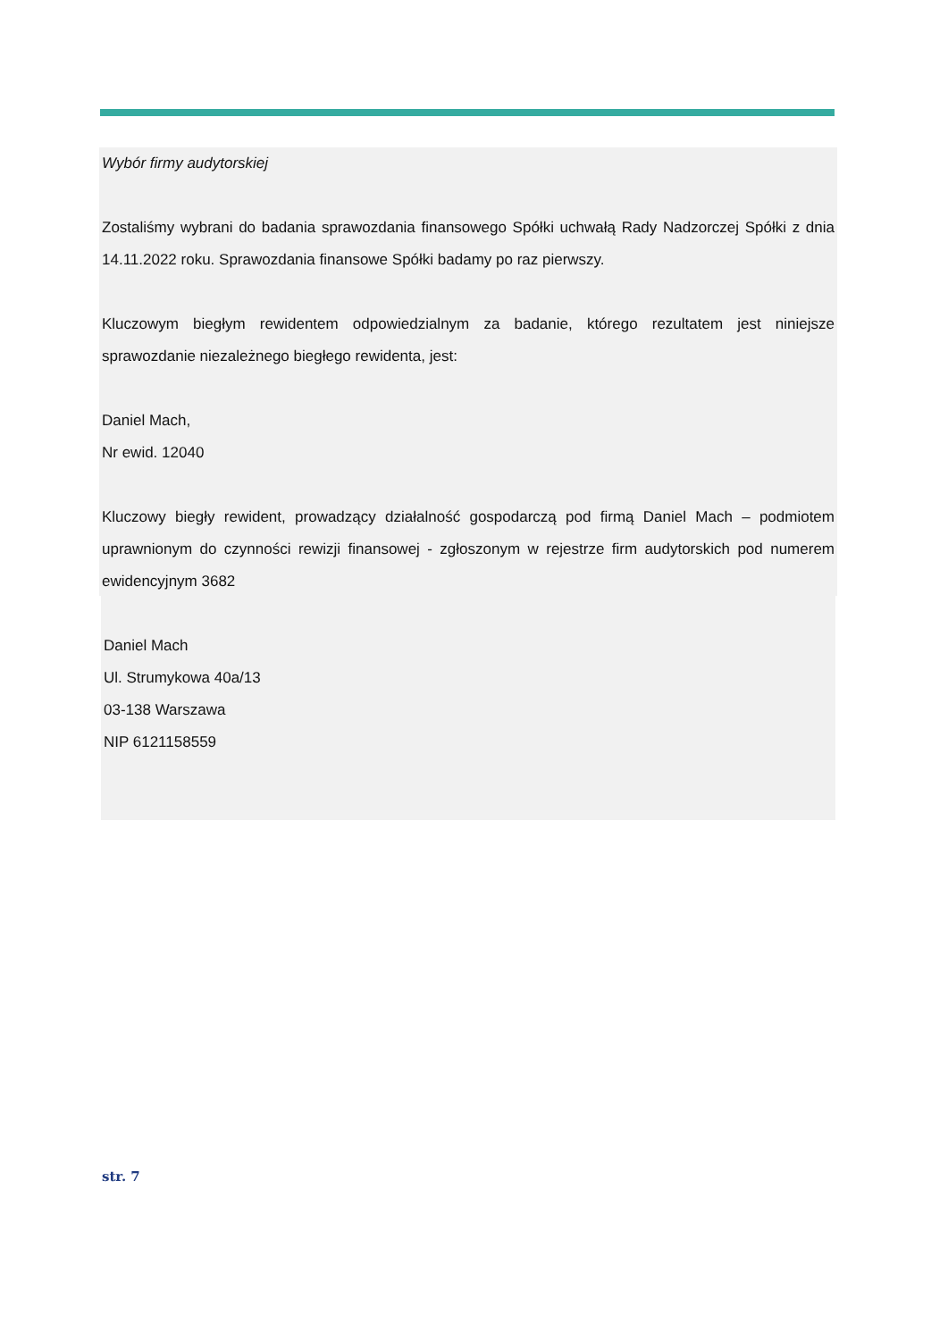Wybór firmy audytorskiej
Zostaliśmy wybrani do badania sprawozdania finansowego Spółki uchwałą Rady Nadzorczej Spółki z dnia 14.11.2022 roku. Sprawozdania finansowe Spółki badamy po raz pierwszy.
Kluczowym biegłym rewidentem odpowiedzialnym za badanie, którego rezultatem jest niniejsze sprawozdanie niezależnego biegłego rewidenta, jest:
Daniel Mach,
Nr ewid. 12040
Kluczowy biegły rewident, prowadzący działalność gospodarczą pod firmą Daniel Mach – podmiotem uprawnionym do czynności rewizji finansowej - zgłoszonym w rejestrze firm audytorskich pod numerem ewidencyjnym 3682
Daniel Mach
Ul. Strumykowa 40a/13
03-138 Warszawa
NIP 6121158559
str. 7